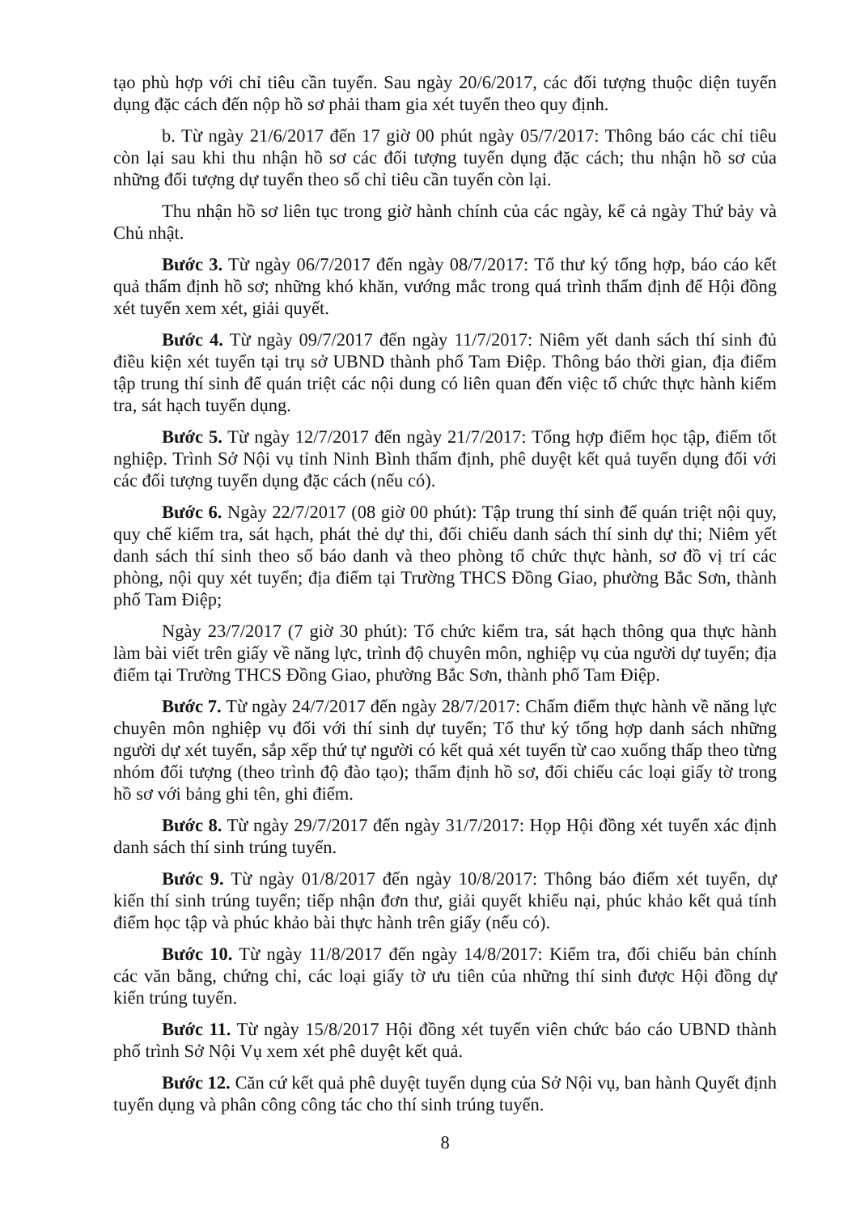tạo phù hợp với chỉ tiêu cần tuyển. Sau ngày 20/6/2017, các đối tượng thuộc diện tuyển dụng đặc cách đến nộp hồ sơ phải tham gia xét tuyển theo quy định.
b. Từ ngày 21/6/2017 đến 17 giờ 00 phút ngày 05/7/2017: Thông báo các chỉ tiêu còn lại sau khi thu nhận hồ sơ các đối tượng tuyển dụng đặc cách; thu nhận hồ sơ của những đối tượng dự tuyển theo số chỉ tiêu cần tuyển còn lại.
Thu nhận hồ sơ liên tục trong giờ hành chính của các ngày, kể cả ngày Thứ bảy và Chủ nhật.
Bước 3. Từ ngày 06/7/2017 đến ngày 08/7/2017: Tổ thư ký tổng hợp, báo cáo kết quả thẩm định hồ sơ; những khó khăn, vướng mắc trong quá trình thẩm định để Hội đồng xét tuyển xem xét, giải quyết.
Bước 4. Từ ngày 09/7/2017 đến ngày 11/7/2017: Niêm yết danh sách thí sinh đủ điều kiện xét tuyển tại trụ sở UBND thành phố Tam Điệp. Thông báo thời gian, địa điểm tập trung thí sinh để quán triệt các nội dung có liên quan đến việc tổ chức thực hành kiểm tra, sát hạch tuyển dụng.
Bước 5. Từ ngày 12/7/2017 đến ngày 21/7/2017: Tổng hợp điểm học tập, điểm tốt nghiệp. Trình Sở Nội vụ tỉnh Ninh Bình thẩm định, phê duyệt kết quả tuyển dụng đối với các đối tượng tuyển dụng đặc cách (nếu có).
Bước 6. Ngày 22/7/2017 (08 giờ 00 phút): Tập trung thí sinh để quán triệt nội quy, quy chế kiểm tra, sát hạch, phát thẻ dự thi, đối chiếu danh sách thí sinh dự thi; Niêm yết danh sách thí sinh theo số báo danh và theo phòng tổ chức thực hành, sơ đồ vị trí các phòng, nội quy xét tuyển; địa điểm tại Trường THCS Đồng Giao, phường Bắc Sơn, thành phố Tam Điệp;
Ngày 23/7/2017 (7 giờ 30 phút): Tổ chức kiểm tra, sát hạch thông qua thực hành làm bài viết trên giấy về năng lực, trình độ chuyên môn, nghiệp vụ của người dự tuyển; địa điểm tại Trường THCS Đồng Giao, phường Bắc Sơn, thành phố Tam Điệp.
Bước 7. Từ ngày 24/7/2017 đến ngày 28/7/2017: Chấm điểm thực hành về năng lực chuyên môn nghiệp vụ đối với thí sinh dự tuyển; Tổ thư ký tổng hợp danh sách những người dự xét tuyển, sắp xếp thứ tự người có kết quả xét tuyển từ cao xuống thấp theo từng nhóm đối tượng (theo trình độ đào tạo); thẩm định hồ sơ, đối chiếu các loại giấy tờ trong hồ sơ với bảng ghi tên, ghi điểm.
Bước 8. Từ ngày 29/7/2017 đến ngày 31/7/2017: Họp Hội đồng xét tuyển xác định danh sách thí sinh trúng tuyển.
Bước 9. Từ ngày 01/8/2017 đến ngày 10/8/2017: Thông báo điểm xét tuyển, dự kiến thí sinh trúng tuyển; tiếp nhận đơn thư, giải quyết khiếu nại, phúc khảo kết quả tính điểm học tập và phúc khảo bài thực hành trên giấy (nếu có).
Bước 10. Từ ngày 11/8/2017 đến ngày 14/8/2017: Kiểm tra, đối chiếu bản chính các văn bằng, chứng chỉ, các loại giấy tờ ưu tiên của những thí sinh được Hội đồng dự kiến trúng tuyển.
Bước 11. Từ ngày 15/8/2017 Hội đồng xét tuyển viên chức báo cáo UBND thành phố trình Sở Nội Vụ xem xét phê duyệt kết quả.
Bước 12. Căn cứ kết quả phê duyệt tuyển dụng của Sở Nội vụ, ban hành Quyết định tuyển dụng và phân công công tác cho thí sinh trúng tuyển.
8